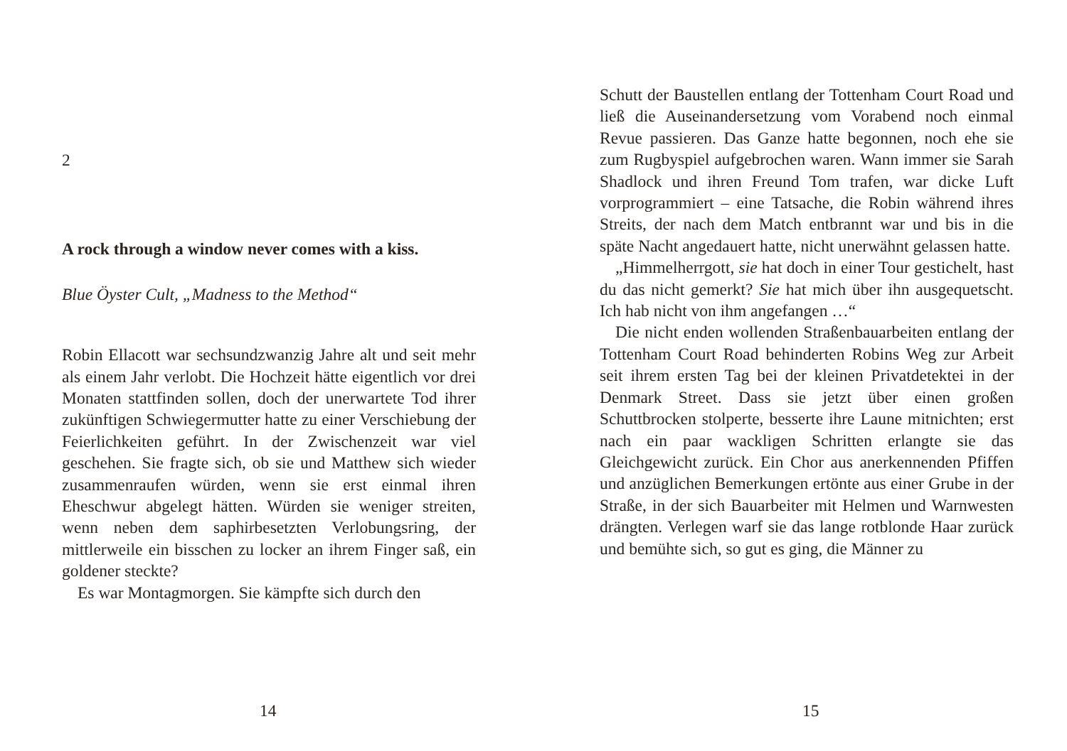2
A rock through a window never comes with a kiss.
Blue Öyster Cult, „Madness to the Method“
Robin Ellacott war sechsundzwanzig Jahre alt und seit mehr als einem Jahr verlobt. Die Hochzeit hätte eigentlich vor drei Monaten stattfinden sollen, doch der unerwartete Tod ihrer zukünftigen Schwiegermutter hatte zu einer Verschiebung der Feierlichkeiten geführt. In der Zwischenzeit war viel geschehen. Sie fragte sich, ob sie und Matthew sich wieder zusammenraufen würden, wenn sie erst einmal ihren Eheschwur abgelegt hätten. Würden sie weniger streiten, wenn neben dem saphirbesetzten Verlobungsring, der mittlerweile ein bisschen zu locker an ihrem Finger saß, ein goldener steckte?
Es war Montagmorgen. Sie kämpfte sich durch den
14
Schutt der Baustellen entlang der Tottenham Court Road und ließ die Auseinandersetzung vom Vorabend noch einmal Revue passieren. Das Ganze hatte begonnen, noch ehe sie zum Rugbyspiel aufgebrochen waren. Wann immer sie Sarah Shadlock und ihren Freund Tom trafen, war dicke Luft vorprogrammiert – eine Tatsache, die Robin während ihres Streits, der nach dem Match entbrannt war und bis in die späte Nacht angedauert hatte, nicht unerwähnt gelassen hatte.
„Himmelherrgott, sie hat doch in einer Tour gestichelt, hast du das nicht gemerkt? Sie hat mich über ihn ausgequetscht. Ich hab nicht von ihm angefangen …“
Die nicht enden wollenden Straßenbauarbeiten entlang der Tottenham Court Road behinderten Robins Weg zur Arbeit seit ihrem ersten Tag bei der kleinen Privatdetektei in der Denmark Street. Dass sie jetzt über einen großen Schuttbrocken stolperte, besserte ihre Laune mitnichten; erst nach ein paar wackligen Schritten erlangte sie das Gleichgewicht zurück. Ein Chor aus anerkennenden Pfiffen und anzüglichen Bemerkungen ertönte aus einer Grube in der Straße, in der sich Bauarbeiter mit Helmen und Warnwesten drängten. Verlegen warf sie das lange rotblonde Haar zurück und bemühte sich, so gut es ging, die Männer zu
15